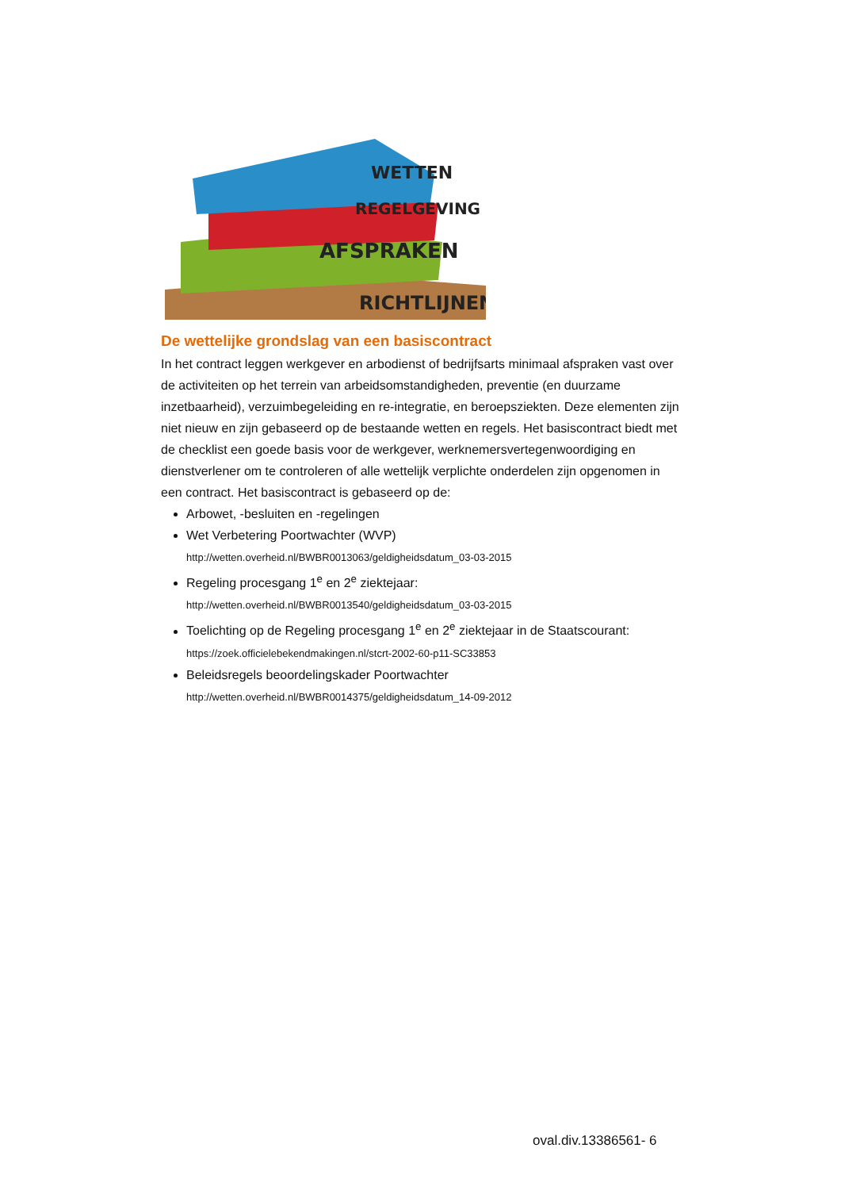WETTEN
REGELGEVING
AFSPRAKEN
RICHTLIJNEN
De wettelijke grondslag van een basiscontract
In het contract leggen werkgever en arbodienst of bedrijfsarts minimaal afspraken vast over de activiteiten op het terrein van arbeidsomstandigheden, preventie (en duurzame inzetbaarheid), verzuimbegeleiding en re-integratie, en beroepsziekten. Deze elementen zijn niet nieuw en zijn gebaseerd op de bestaande wetten en regels. Het basiscontract biedt met de checklist een goede basis voor de werkgever, werknemersvertegenwoordiging en dienstverlener om te controleren of alle wettelijk verplichte onderdelen zijn opgenomen in een contract. Het basiscontract is gebaseerd op de:
Arbowet, -besluiten en -regelingen
Wet Verbetering Poortwachter (WVP)
http://wetten.overheid.nl/BWBR0013063/geldigheidsdatum_03-03-2015
Regeling procesgang 1<sup>e</sup> en 2<sup>e</sup> ziektejaar:
http://wetten.overheid.nl/BWBR0013540/geldigheidsdatum_03-03-2015
Toelichting op de Regeling procesgang 1<sup>e</sup> en 2<sup>e</sup> ziektejaar in de Staatscourant:
https://zoek.officielebekendmakingen.nl/stcrt-2002-60-p11-SC33853
Beleidsregels beoordelingskader Poortwachter
http://wetten.overheid.nl/BWBR0014375/geldigheidsdatum_14-09-2012
oval.div.13386561- 6